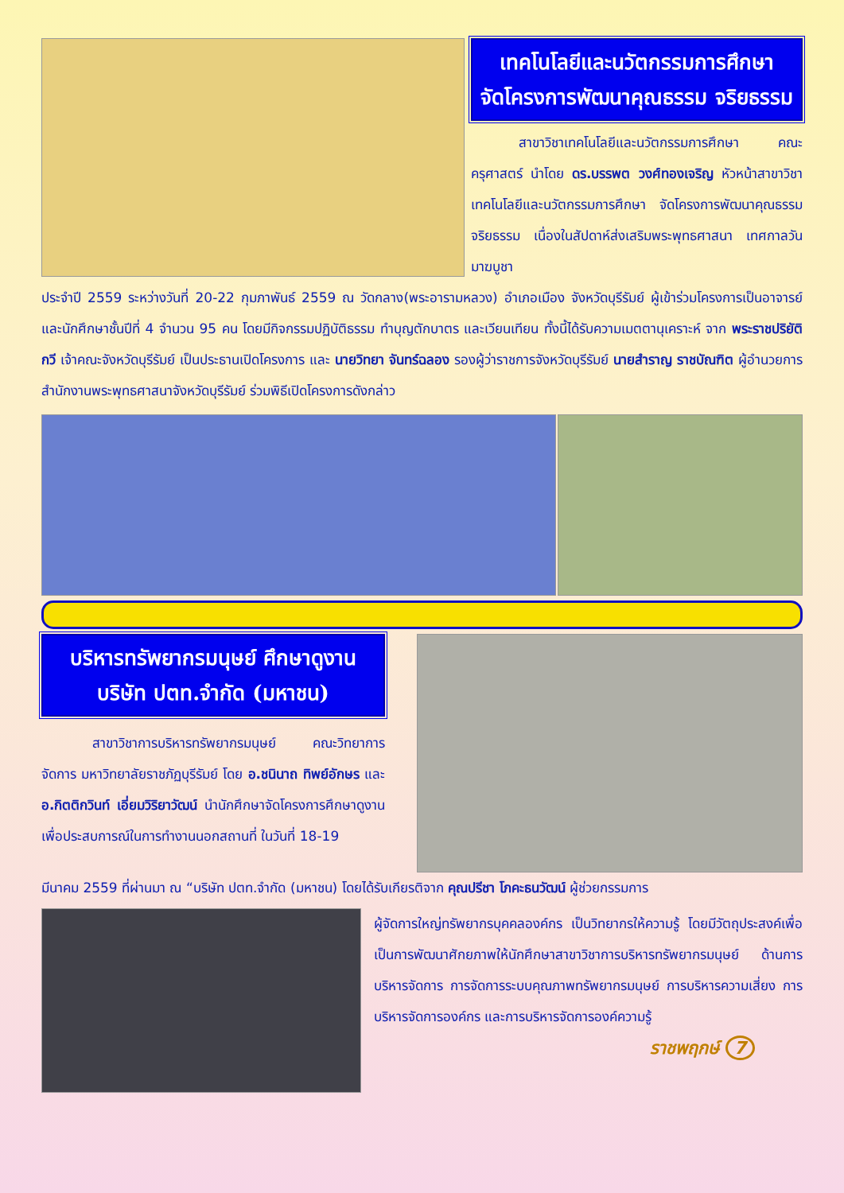เทคโนโลยีและนวัตกรรมการศึกษา
จัดโครงการพัฒนาคุณธรรม จริยธรรม
สาขาวิชาเทคโนโลยีและนวัตกรรมการศึกษา คณะครุศาสตร์ นำโดย ดร.บรรพต วงศ์ทองเจริญ หัวหน้าสาขาวิชาเทคโนโลยีและนวัตกรรมการศึกษา จัดโครงการพัฒนาคุณธรรม จริยธรรม เนื่องในสัปดาห์ส่งเสริมพระพุทธศาสนา เทศกาลวันมาฆบูชา
ประจำปี 2559 ระหว่างวันที่ 20-22 กุมภาพันธ์ 2559 ณ วัดกลาง(พระอารามหลวง) อำเภอเมือง จังหวัดบุรีรัมย์ ผู้เข้าร่วมโครงการเป็นอาจารย์ และนักศึกษาชั้นปีที่ 4 จำนวน 95 คน โดยมีกิจกรรมปฏิบัติธรรม ทำบุญตักบาตร และเวียนเทียน ทั้งนี้ได้รับความเมตตานุเคราะห์ จาก พระราชปริยัติกวี เจ้าคณะจังหวัดบุรีรัมย์ เป็นประธานเปิดโครงการ และ นายวิทยา จันทร์ฉลอง รองผู้ว่าราชการจังหวัดบุรีรัมย์ นายสำราญ ราชบัณฑิต ผู้อำนวยการสำนักงานพระพุทธศาสนาจังหวัดบุรีรัมย์ ร่วมพิธีเปิดโครงการดังกล่าว
บริหารทรัพยากรมนุษย์ ศึกษาดูงาน
บริษัท ปตท.จำกัด (มหาชน)
สาขาวิชาการบริหารทรัพยากรมนุษย์ คณะวิทยาการจัดการ มหาวิทยาลัยราชภัฏบุรีรัมย์ โดย อ.ชนินาถ ทิพย์อักษร และ อ.กิตติกวินท์ เอี่ยมวิริยาวัฒน์ นำนักศึกษาจัดโครงการศึกษาดูงานเพื่อประสบการณ์ในการทำงานนอกสถานที่ ในวันที่ 18-19
มีนาคม 2559 ที่ผ่านมา ณ “บริษัท ปตท.จำกัด (มหาชน) โดยได้รับเกียรติจาก คุณปรีชา โภคะธนวัฒน์ ผู้ช่วยกรรมการ
ผู้จัดการใหญ่ทรัพยากรบุคคลองค์กร เป็นวิทยากรให้ความรู้ โดยมีวัตถุประสงค์เพื่อเป็นการพัฒนาศักยภาพให้นักศึกษาสาขาวิชาการบริหารทรัพยากรมนุษย์ ด้านการบริหารจัดการ การจัดการระบบคุณภาพทรัพยากรมนุษย์ การบริหารความเสี่ยง การบริหารจัดการองค์กร และการบริหารจัดการองค์ความรู้
ราชพฤกษ์ 7